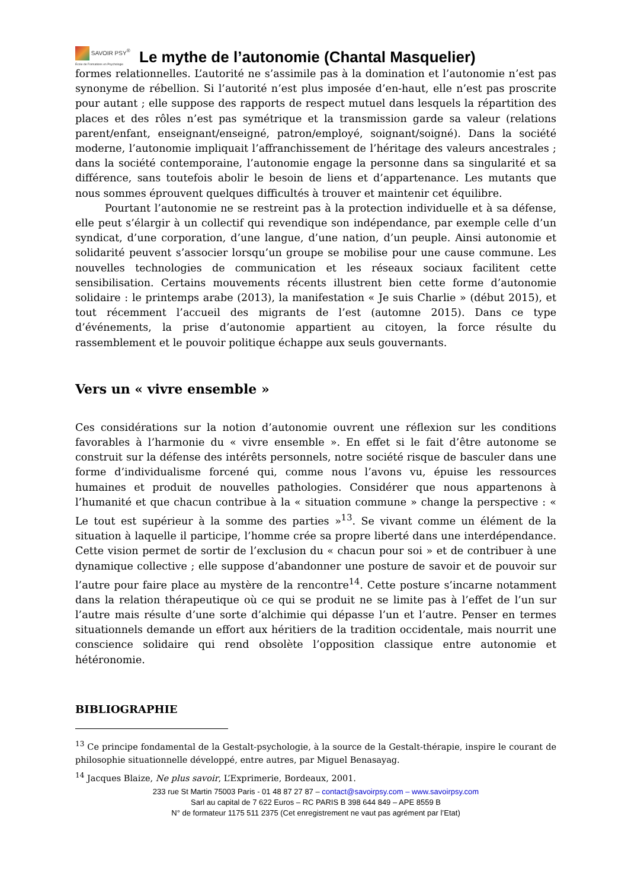SAVOIR PSY<sup>®</sup>
École de Formations en Psychologie
Le mythe de l’autonomie (Chantal Masquelier)
formes relationnelles. L’autorité ne s’assimile pas à la domination et l’autonomie n’est pas synonyme de rébellion. Si l’autorité n’est plus imposée d’en-haut, elle n’est pas proscrite pour autant ; elle suppose des rapports de respect mutuel dans lesquels la répartition des places et des rôles n’est pas symétrique et la transmission garde sa valeur (relations parent/enfant, enseignant/enseigné, patron/employé, soignant/soigné). Dans la société moderne, l’autonomie impliquait l’affranchissement de l’héritage des valeurs ancestrales ; dans la société contemporaine, l’autonomie engage la personne dans sa singularité et sa différence, sans toutefois abolir le besoin de liens et d’appartenance. Les mutants que nous sommes éprouvent quelques difficultés à trouver et maintenir cet équilibre.
Pourtant l’autonomie ne se restreint pas à la protection individuelle et à sa défense, elle peut s’élargir à un collectif qui revendique son indépendance, par exemple celle d’un syndicat, d’une corporation, d’une langue, d’une nation, d’un peuple. Ainsi autonomie et solidarité peuvent s’associer lorsqu’un groupe se mobilise pour une cause commune. Les nouvelles technologies de communication et les réseaux sociaux facilitent cette sensibilisation. Certains mouvements récents illustrent bien cette forme d’autonomie solidaire : le printemps arabe (2013), la manifestation « Je suis Charlie » (début 2015), et tout récemment l’accueil des migrants de l’est (automne 2015). Dans ce type d’événements, la prise d’autonomie appartient au citoyen, la force résulte du rassemblement et le pouvoir politique échappe aux seuls gouvernants.
Vers un « vivre ensemble »
Ces considérations sur la notion d’autonomie ouvrent une réflexion sur les conditions favorables à l’harmonie du « vivre ensemble ». En effet si le fait d’être autonome se construit sur la défense des intérêts personnels, notre société risque de basculer dans une forme d’individualisme forcené qui, comme nous l’avons vu, épuise les ressources humaines et produit de nouvelles pathologies. Considérer que nous appartenons à l’humanité et que chacun contribue à la « situation commune » change la perspective : « Le tout est supérieur à la somme des parties »<sup>13</sup>. Se vivant comme un élément de la situation à laquelle il participe, l’homme crée sa propre liberté dans une interdépendance. Cette vision permet de sortir de l’exclusion du « chacun pour soi » et de contribuer à une dynamique collective ; elle suppose d’abandonner une posture de savoir et de pouvoir sur l’autre pour faire place au mystère de la rencontre<sup>14</sup>. Cette posture s’incarne notamment dans la relation thérapeutique où ce qui se produit ne se limite pas à l’effet de l’un sur l’autre mais résulte d’une sorte d’alchimie qui dépasse l’un et l’autre. Penser en termes situationnels demande un effort aux héritiers de la tradition occidentale, mais nourrit une conscience solidaire qui rend obsolète l’opposition classique entre autonomie et hétéronomie.
BIBLIOGRAPHIE
<sup>13</sup> Ce principe fondamental de la Gestalt-psychologie, à la source de la Gestalt-thérapie, inspire le courant de philosophie situationnelle développé, entre autres, par Miguel Benasayag.
<sup>14</sup> Jacques Blaize, Ne plus savoir, L’Exprimerie, Bordeaux, 2001.
233 rue St Martin 75003 Paris - 01 48 87 27 87 – contact@savoirpsy.com – www.savoirpsy.com
Sarl au capital de 7 622 Euros – RC PARIS B 398 644 849 – APE 8559 B
N° de formateur 1175 511 2375 (Cet enregistrement ne vaut pas agrément par l’Etat)